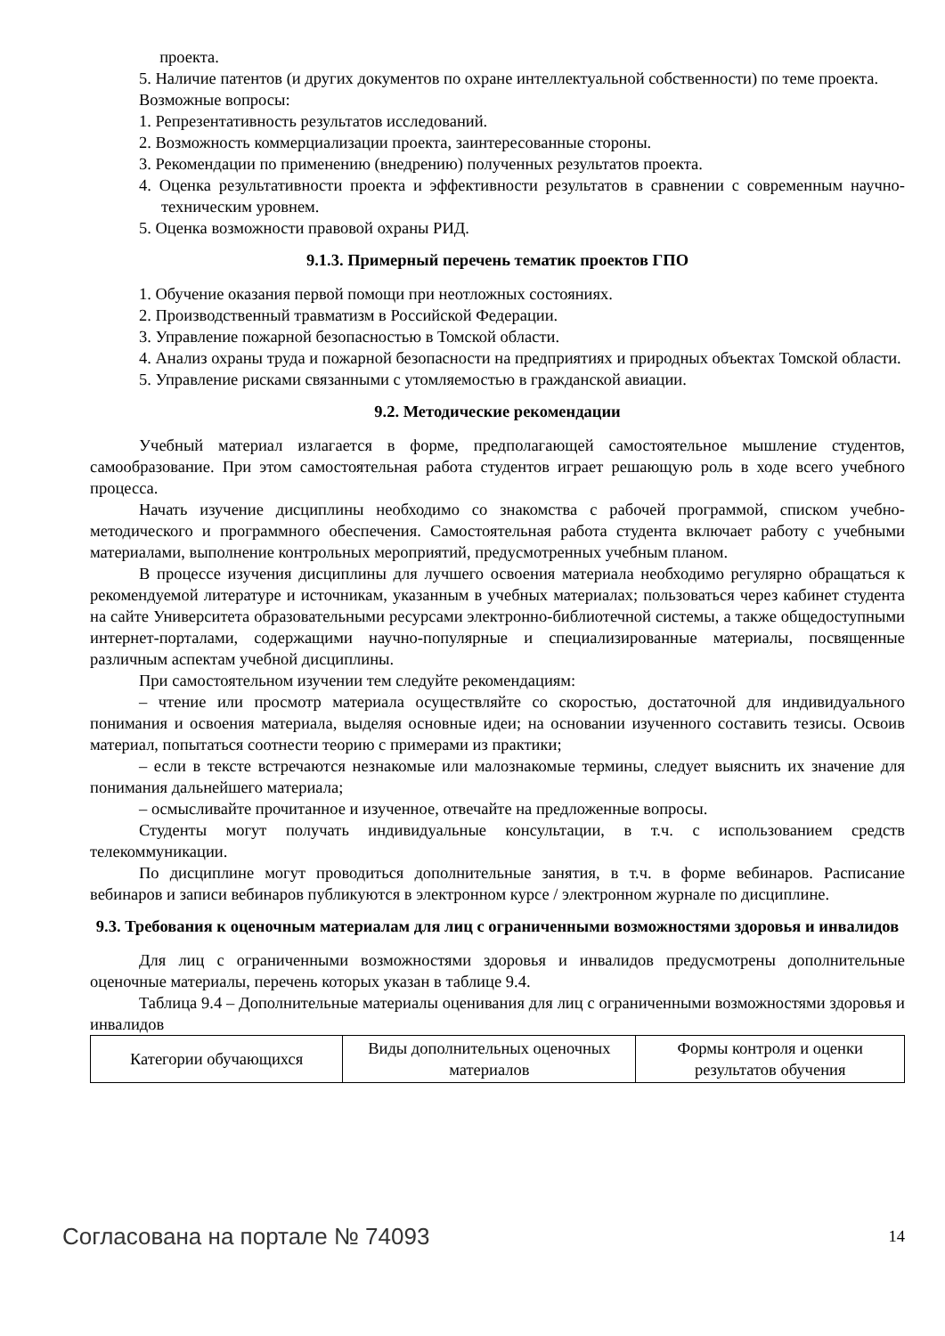проекта.
5. Наличие патентов (и других документов по охране интеллектуальной собственности) по теме проекта.
Возможные вопросы:
1. Репрезентативность результатов исследований.
2. Возможность коммерциализации проекта, заинтересованные стороны.
3. Рекомендации по применению (внедрению) полученных результатов проекта.
4. Оценка результативности проекта и эффективности результатов в сравнении с современным научно-техническим уровнем.
5. Оценка возможности правовой охраны РИД.
9.1.3. Примерный перечень тематик проектов ГПО
1. Обучение оказания первой помощи при неотложных состояниях.
2. Производственный травматизм в Российской Федерации.
3. Управление пожарной безопасностью в Томской области.
4. Анализ охраны труда и пожарной безопасности на предприятиях и природных объектах Томской области.
5. Управление рисками связанными с утомляемостью в гражданской авиации.
9.2. Методические рекомендации
Учебный материал излагается в форме, предполагающей самостоятельное мышление студентов, самообразование. При этом самостоятельная работа студентов играет решающую роль в ходе всего учебного процесса.
Начать изучение дисциплины необходимо со знакомства с рабочей программой, списком учебно-методического и программного обеспечения. Самостоятельная работа студента включает работу с учебными материалами, выполнение контрольных мероприятий, предусмотренных учебным планом.
В процессе изучения дисциплины для лучшего освоения материала необходимо регулярно обращаться к рекомендуемой литературе и источникам, указанным в учебных материалах; пользоваться через кабинет студента на сайте Университета образовательными ресурсами электронно-библиотечной системы, а также общедоступными интернет-порталами, содержащими научно-популярные и специализированные материалы, посвященные различным аспектам учебной дисциплины.
При самостоятельном изучении тем следуйте рекомендациям:
– чтение или просмотр материала осуществляйте со скоростью, достаточной для индивидуального понимания и освоения материала, выделяя основные идеи; на основании изученного составить тезисы. Освоив материал, попытаться соотнести теорию с примерами из практики;
– если в тексте встречаются незнакомые или малознакомые термины, следует выяснить их значение для понимания дальнейшего материала;
– осмысливайте прочитанное и изученное, отвечайте на предложенные вопросы.
Студенты могут получать индивидуальные консультации, в т.ч. с использованием средств телекоммуникации.
По дисциплине могут проводиться дополнительные занятия, в т.ч. в форме вебинаров. Расписание вебинаров и записи вебинаров публикуются в электронном курсе / электронном журнале по дисциплине.
9.3. Требования к оценочным материалам для лиц с ограниченными возможностями здоровья и инвалидов
Для лиц с ограниченными возможностями здоровья и инвалидов предусмотрены дополнительные оценочные материалы, перечень которых указан в таблице 9.4.
Таблица 9.4 – Дополнительные материалы оценивания для лиц с ограниченными возможностями здоровья и инвалидов
| Категории обучающихся | Виды дополнительных оценочных материалов | Формы контроля и оценки результатов обучения |
Согласована на портале № 74093 14